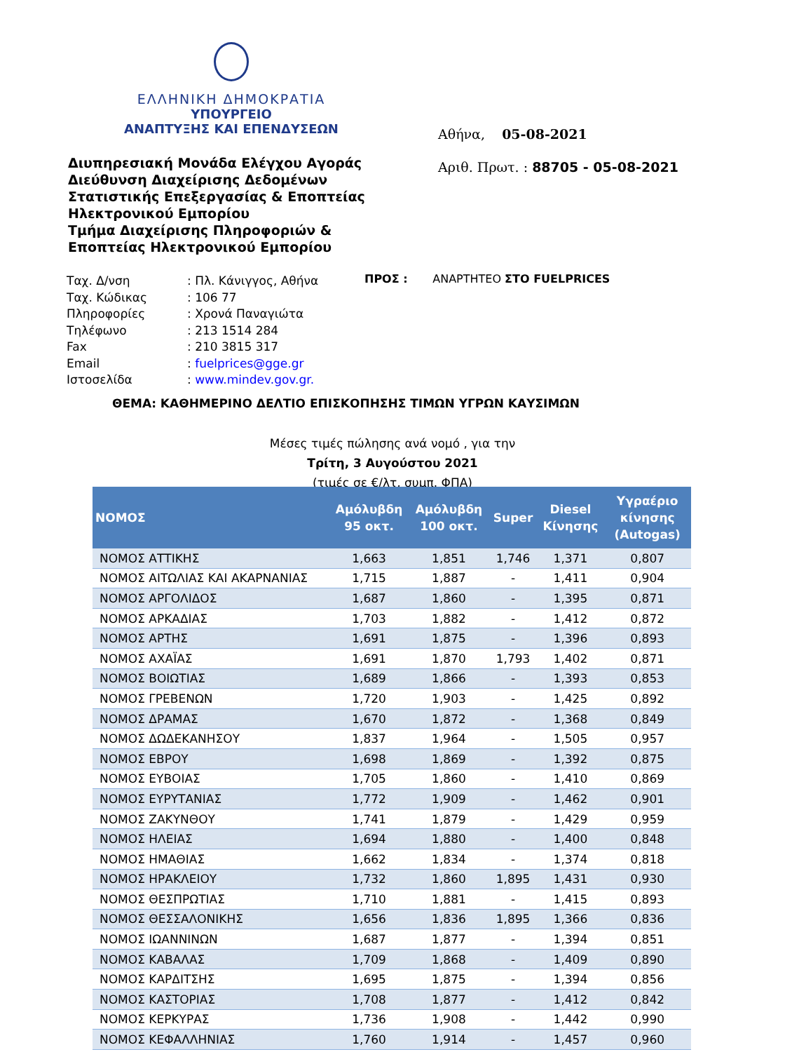ΕΛΛΗΝΙΚΗ ΔΗΜΟΚΡΑΤΙΑ
ΥΠΟΥΡΓΕΙΟ
ΑΝΑΠΤΥΞΗΣ ΚΑΙ ΕΠΕΝΔΥΣΕΩΝ
Αθήνα, 05-08-2021
Αριθ. Πρωτ. : 88705 - 05-08-2021
Διυπηρεσιακή Μονάδα Ελέγχου Αγοράς
Διεύθυνση Διαχείρισης Δεδομένων Στατιστικής Επεξεργασίας & Εποπτείας Ηλεκτρονικού Εμπορίου
Τμήμα Διαχείρισης Πληροφοριών & Εποπτείας Ηλεκτρονικού Εμπορίου
| Ταχ. Δ/νση | : Πλ. Κάνιγγος, Αθήνα |
| Ταχ. Κώδικας | : 106 77 |
| Πληροφορίες | : Χρονά Παναγιώτα |
| Τηλέφωνο | : 213 1514 284 |
| Fax | : 210 3815 317 |
| Email | : fuelprices@gge.gr |
| Ιστοσελίδα | : www.mindev.gov.gr. |
ΠΡΟΣ : ΑΝΑΡΤΗΤΕΟ ΣΤΟ FUELPRICES
ΘΕΜΑ: ΚΑΘΗΜΕΡΙΝΟ ΔΕΛΤΙΟ ΕΠΙΣΚΟΠΗΣΗΣ ΤΙΜΩΝ ΥΓΡΩΝ ΚΑΥΣΙΜΩΝ
Μέσες τιμές πώλησης ανά νομό , για την
Τρίτη, 3 Αυγούστου 2021
(τιμές σε €/λτ, συμπ. ΦΠΑ)
| ΝΟΜΟΣ | Αμόλυβδη 95 οκτ. | Αμόλυβδη 100 οκτ. | Super | Diesel Κίνησης | Υγραέριο κίνησης (Autogas) |
| --- | --- | --- | --- | --- | --- |
| ΝΟΜΟΣ ΑΤΤΙΚΗΣ | 1,663 | 1,851 | 1,746 | 1,371 | 0,807 |
| ΝΟΜΟΣ ΑΙΤΩΛΙΑΣ ΚΑΙ ΑΚΑΡΝΑΝΙΑΣ | 1,715 | 1,887 | - | 1,411 | 0,904 |
| ΝΟΜΟΣ ΑΡΓΟΛΙΔΟΣ | 1,687 | 1,860 | - | 1,395 | 0,871 |
| ΝΟΜΟΣ ΑΡΚΑΔΙΑΣ | 1,703 | 1,882 | - | 1,412 | 0,872 |
| ΝΟΜΟΣ ΑΡΤΗΣ | 1,691 | 1,875 | - | 1,396 | 0,893 |
| ΝΟΜΟΣ ΑΧΑΪΑΣ | 1,691 | 1,870 | 1,793 | 1,402 | 0,871 |
| ΝΟΜΟΣ ΒΟΙΩΤΙΑΣ | 1,689 | 1,866 | - | 1,393 | 0,853 |
| ΝΟΜΟΣ ΓΡΕΒΕΝΩΝ | 1,720 | 1,903 | - | 1,425 | 0,892 |
| ΝΟΜΟΣ ΔΡΑΜΑΣ | 1,670 | 1,872 | - | 1,368 | 0,849 |
| ΝΟΜΟΣ ΔΩΔΕΚΑΝΗΣΟΥ | 1,837 | 1,964 | - | 1,505 | 0,957 |
| ΝΟΜΟΣ ΕΒΡΟΥ | 1,698 | 1,869 | - | 1,392 | 0,875 |
| ΝΟΜΟΣ ΕΥΒΟΙΑΣ | 1,705 | 1,860 | - | 1,410 | 0,869 |
| ΝΟΜΟΣ ΕΥΡΥΤΑΝΙΑΣ | 1,772 | 1,909 | - | 1,462 | 0,901 |
| ΝΟΜΟΣ ΖΑΚΥΝΘΟΥ | 1,741 | 1,879 | - | 1,429 | 0,959 |
| ΝΟΜΟΣ ΗΛΕΙΑΣ | 1,694 | 1,880 | - | 1,400 | 0,848 |
| ΝΟΜΟΣ ΗΜΑΘΙΑΣ | 1,662 | 1,834 | - | 1,374 | 0,818 |
| ΝΟΜΟΣ ΗΡΑΚΛΕΙΟΥ | 1,732 | 1,860 | 1,895 | 1,431 | 0,930 |
| ΝΟΜΟΣ ΘΕΣΠΡΩΤΙΑΣ | 1,710 | 1,881 | - | 1,415 | 0,893 |
| ΝΟΜΟΣ ΘΕΣΣΑΛΟΝΙΚΗΣ | 1,656 | 1,836 | 1,895 | 1,366 | 0,836 |
| ΝΟΜΟΣ ΙΩΑΝΝΙΝΩΝ | 1,687 | 1,877 | - | 1,394 | 0,851 |
| ΝΟΜΟΣ ΚΑΒΑΛΑΣ | 1,709 | 1,868 | - | 1,409 | 0,890 |
| ΝΟΜΟΣ ΚΑΡΔΙΤΣΗΣ | 1,695 | 1,875 | - | 1,394 | 0,856 |
| ΝΟΜΟΣ ΚΑΣΤΟΡΙΑΣ | 1,708 | 1,877 | - | 1,412 | 0,842 |
| ΝΟΜΟΣ ΚΕΡΚΥΡΑΣ | 1,736 | 1,908 | - | 1,442 | 0,990 |
| ΝΟΜΟΣ ΚΕΦΑΛΛΗΝΙΑΣ | 1,760 | 1,914 | - | 1,457 | 0,960 |